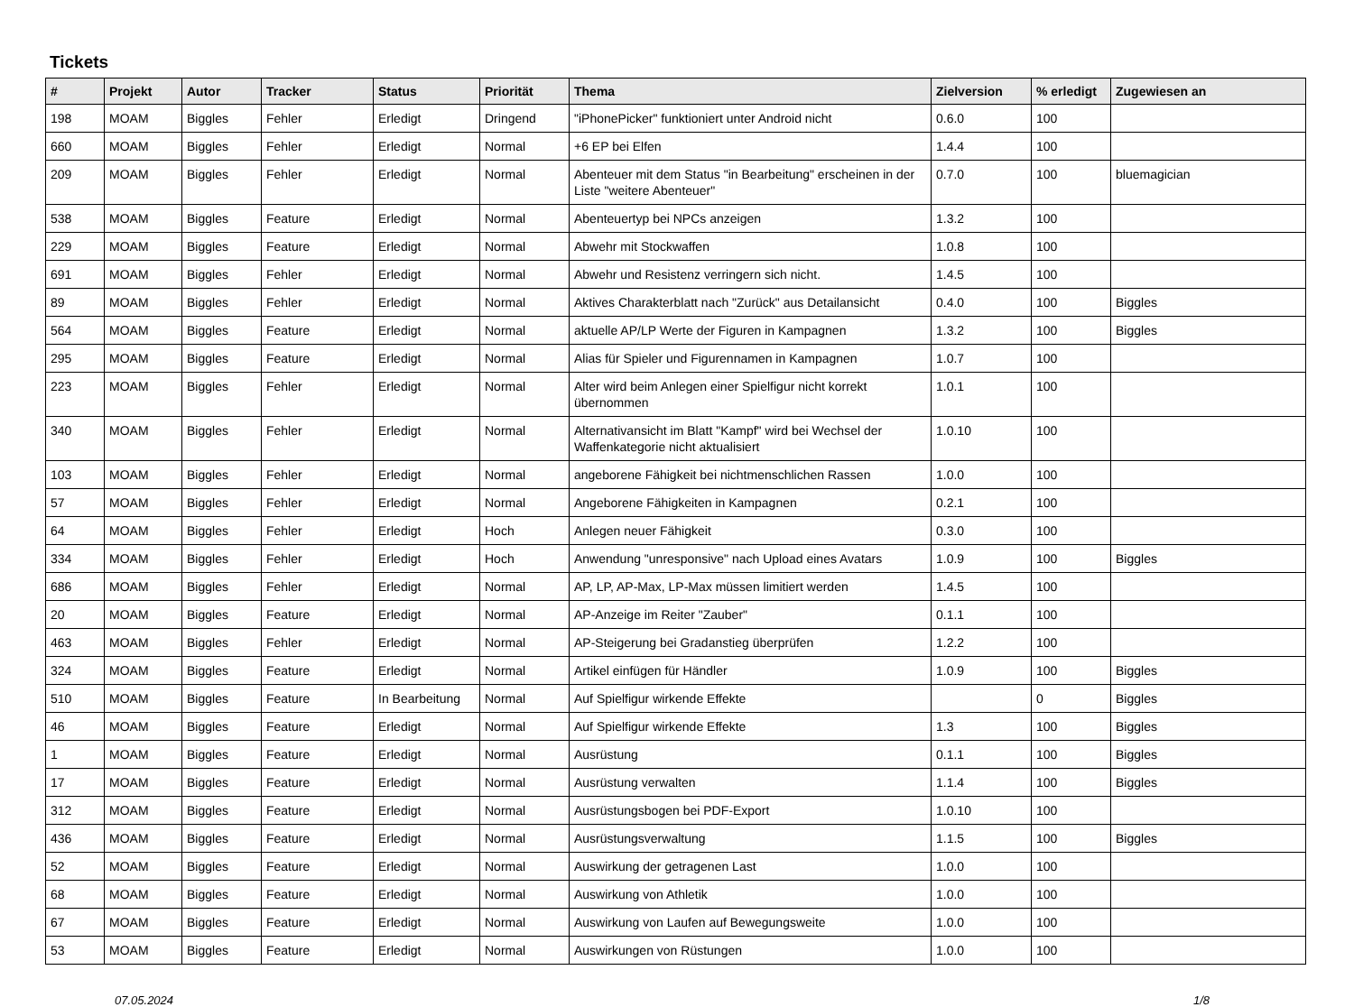Tickets
| # | Projekt | Autor | Tracker | Status | Priorität | Thema | Zielversion | % erledigt | Zugewiesen an |
| --- | --- | --- | --- | --- | --- | --- | --- | --- | --- |
| 198 | MOAM | Biggles | Fehler | Erledigt | Dringend | "iPhonePicker" funktioniert unter Android nicht | 0.6.0 | 100 | |
| 660 | MOAM | Biggles | Fehler | Erledigt | Normal | +6 EP bei Elfen | 1.4.4 | 100 | |
| 209 | MOAM | Biggles | Fehler | Erledigt | Normal | Abenteuer mit dem Status "in Bearbeitung" erscheinen in der Liste "weitere Abenteuer" | 0.7.0 | 100 | bluemagician |
| 538 | MOAM | Biggles | Feature | Erledigt | Normal | Abenteuertyp bei NPCs anzeigen | 1.3.2 | 100 | |
| 229 | MOAM | Biggles | Feature | Erledigt | Normal | Abwehr mit Stockwaffen | 1.0.8 | 100 | |
| 691 | MOAM | Biggles | Fehler | Erledigt | Normal | Abwehr und Resistenz verringern sich nicht. | 1.4.5 | 100 | |
| 89 | MOAM | Biggles | Fehler | Erledigt | Normal | Aktives Charakterblatt nach "Zurück" aus Detailansicht | 0.4.0 | 100 | Biggles |
| 564 | MOAM | Biggles | Feature | Erledigt | Normal | aktuelle AP/LP Werte der Figuren in Kampagnen | 1.3.2 | 100 | Biggles |
| 295 | MOAM | Biggles | Feature | Erledigt | Normal | Alias für Spieler und Figurennamen in Kampagnen | 1.0.7 | 100 | |
| 223 | MOAM | Biggles | Fehler | Erledigt | Normal | Alter wird beim Anlegen einer Spielfigur nicht korrekt übernommen | 1.0.1 | 100 | |
| 340 | MOAM | Biggles | Fehler | Erledigt | Normal | Alternativansicht im Blatt "Kampf" wird bei Wechsel der Waffenkategorie nicht aktualisiert | 1.0.10 | 100 | |
| 103 | MOAM | Biggles | Fehler | Erledigt | Normal | angeborene Fähigkeit bei nichtmenschlichen Rassen | 1.0.0 | 100 | |
| 57 | MOAM | Biggles | Fehler | Erledigt | Normal | Angeborene Fähigkeiten in Kampagnen | 0.2.1 | 100 | |
| 64 | MOAM | Biggles | Fehler | Erledigt | Hoch | Anlegen neuer Fähigkeit | 0.3.0 | 100 | |
| 334 | MOAM | Biggles | Fehler | Erledigt | Hoch | Anwendung "unresponsive" nach Upload eines Avatars | 1.0.9 | 100 | Biggles |
| 686 | MOAM | Biggles | Fehler | Erledigt | Normal | AP, LP, AP-Max, LP-Max müssen limitiert werden | 1.4.5 | 100 | |
| 20 | MOAM | Biggles | Feature | Erledigt | Normal | AP-Anzeige im Reiter "Zauber" | 0.1.1 | 100 | |
| 463 | MOAM | Biggles | Fehler | Erledigt | Normal | AP-Steigerung bei Gradanstieg überprüfen | 1.2.2 | 100 | |
| 324 | MOAM | Biggles | Feature | Erledigt | Normal | Artikel einfügen für Händler | 1.0.9 | 100 | Biggles |
| 510 | MOAM | Biggles | Feature | In Bearbeitung | Normal | Auf Spielfigur wirkende Effekte | | 0 | Biggles |
| 46 | MOAM | Biggles | Feature | Erledigt | Normal | Auf Spielfigur wirkende Effekte | 1.3 | 100 | Biggles |
| 1 | MOAM | Biggles | Feature | Erledigt | Normal | Ausrüstung | 0.1.1 | 100 | Biggles |
| 17 | MOAM | Biggles | Feature | Erledigt | Normal | Ausrüstung verwalten | 1.1.4 | 100 | Biggles |
| 312 | MOAM | Biggles | Feature | Erledigt | Normal | Ausrüstungsbogen bei PDF-Export | 1.0.10 | 100 | |
| 436 | MOAM | Biggles | Feature | Erledigt | Normal | Ausrüstungsverwaltung | 1.1.5 | 100 | Biggles |
| 52 | MOAM | Biggles | Feature | Erledigt | Normal | Auswirkung der getragenen Last | 1.0.0 | 100 | |
| 68 | MOAM | Biggles | Feature | Erledigt | Normal | Auswirkung von Athletik | 1.0.0 | 100 | |
| 67 | MOAM | Biggles | Feature | Erledigt | Normal | Auswirkung von Laufen auf Bewegungsweite | 1.0.0 | 100 | |
| 53 | MOAM | Biggles | Feature | Erledigt | Normal | Auswirkungen von Rüstungen | 1.0.0 | 100 | |
07.05.2024 1/8